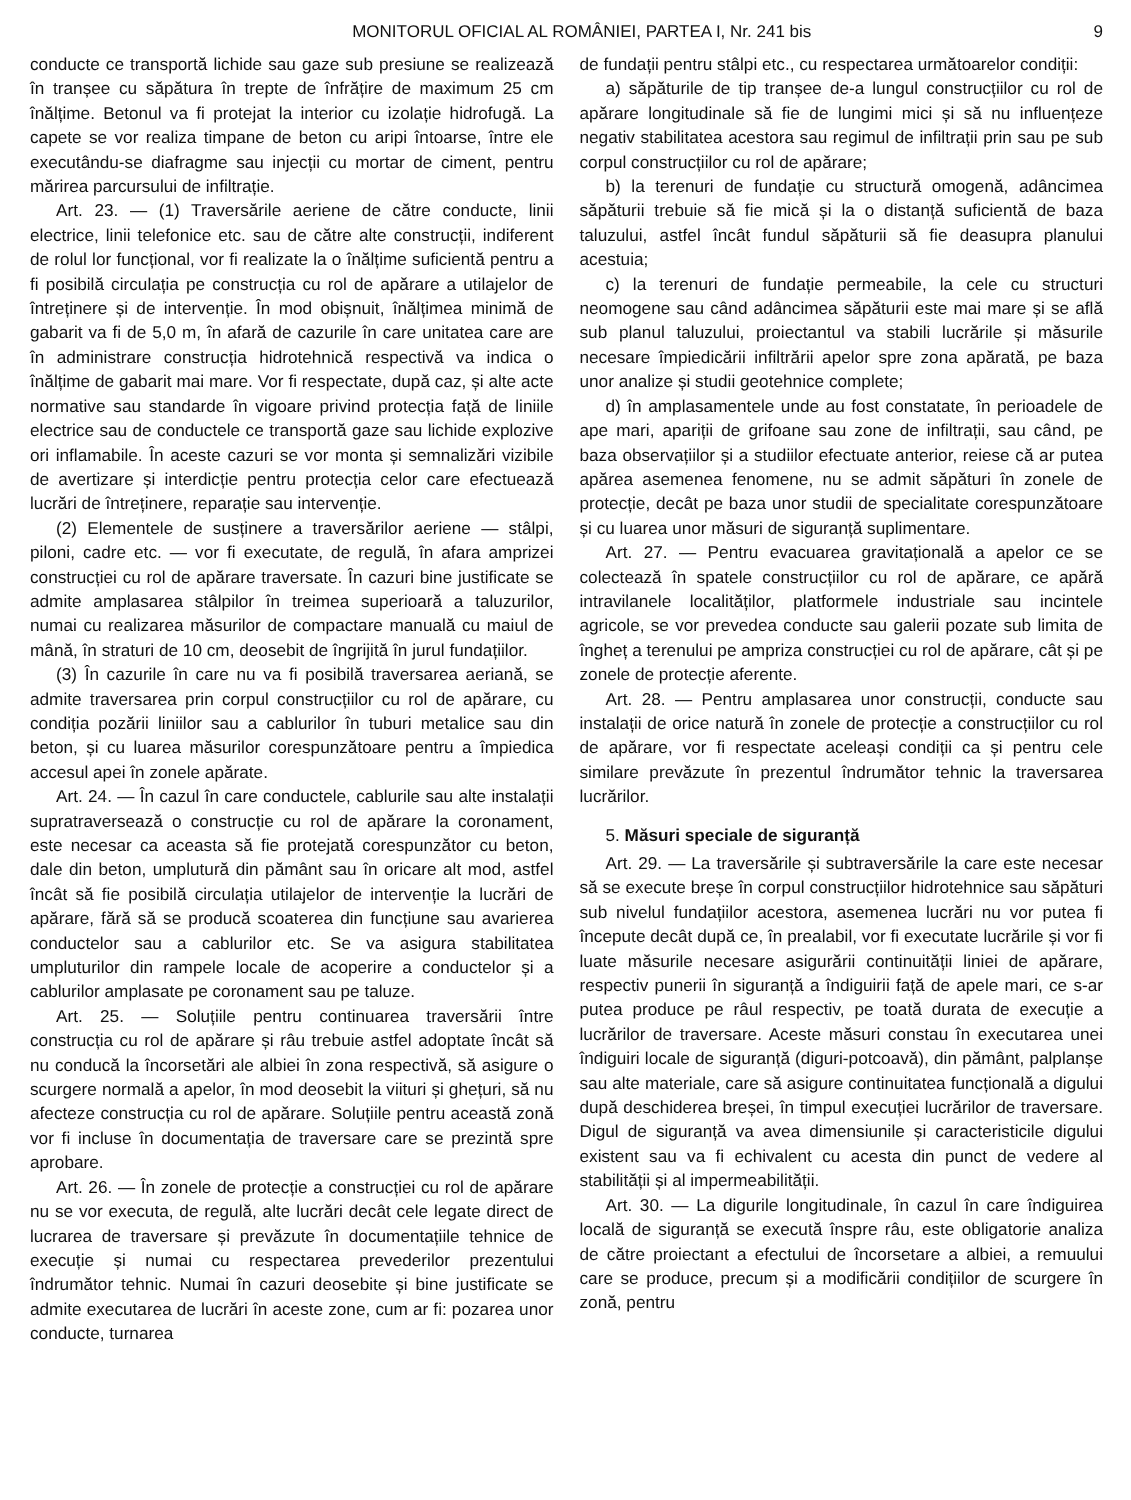MONITORUL OFICIAL AL ROMÂNIEI, PARTEA I, Nr. 241 bis 9
conducte ce transportă lichide sau gaze sub presiune se realizează în tranșee cu săpătura în trepte de înfrățire de maximum 25 cm înălțime. Betonul va fi protejat la interior cu izolație hidrofugă. La capete se vor realiza timpane de beton cu aripi întoarse, între ele executându-se diafragme sau injecții cu mortar de ciment, pentru mărirea parcursului de infiltrație.
Art. 23. — (1) Traversările aeriene de către conducte, linii electrice, linii telefonice etc. sau de către alte construcții, indiferent de rolul lor funcțional, vor fi realizate la o înălțime suficientă pentru a fi posibilă circulația pe construcția cu rol de apărare a utilajelor de întreținere și de intervenție. În mod obișnuit, înălțimea minimă de gabarit va fi de 5,0 m, în afară de cazurile în care unitatea care are în administrare construcția hidrotehnică respectivă va indica o înălțime de gabarit mai mare. Vor fi respectate, după caz, și alte acte normative sau standarde în vigoare privind protecția față de liniile electrice sau de conductele ce transportă gaze sau lichide explozive ori inflamabile. În aceste cazuri se vor monta și semnalizări vizibile de avertizare și interdicție pentru protecția celor care efectuează lucrări de întreținere, reparație sau intervenție.
(2) Elementele de susținere a traversărilor aeriene — stâlpi, piloni, cadre etc. — vor fi executate, de regulă, în afara amprizei construcției cu rol de apărare traversate. În cazuri bine justificate se admite amplasarea stâlpilor în treimea superioară a taluzurilor, numai cu realizarea măsurilor de compactare manuală cu maiul de mână, în straturi de 10 cm, deosebit de îngrijită în jurul fundațiilor.
(3) În cazurile în care nu va fi posibilă traversarea aeriană, se admite traversarea prin corpul construcțiilor cu rol de apărare, cu condiția pozării liniilor sau a cablurilor în tuburi metalice sau din beton, și cu luarea măsurilor corespunzătoare pentru a împiedica accesul apei în zonele apărate.
Art. 24. — În cazul în care conductele, cablurile sau alte instalații supratraversează o construcție cu rol de apărare la coronament, este necesar ca aceasta să fie protejată corespunzător cu beton, dale din beton, umplutură din pământ sau în oricare alt mod, astfel încât să fie posibilă circulația utilajelor de intervenție la lucrări de apărare, fără să se producă scoaterea din funcțiune sau avarierea conductelor sau a cablurilor etc. Se va asigura stabilitatea umpluturilor din rampele locale de acoperire a conductelor și a cablurilor amplasate pe coronament sau pe taluze.
Art. 25. — Soluțiile pentru continuarea traversării între construcția cu rol de apărare și râu trebuie astfel adoptate încât să nu conducă la încorsetări ale albiei în zona respectivă, să asigure o scurgere normală a apelor, în mod deosebit la viituri și ghețuri, să nu afecteze construcția cu rol de apărare. Soluțiile pentru această zonă vor fi incluse în documentația de traversare care se prezintă spre aprobare.
Art. 26. — În zonele de protecție a construcției cu rol de apărare nu se vor executa, de regulă, alte lucrări decât cele legate direct de lucrarea de traversare și prevăzute în documentațiile tehnice de execuție și numai cu respectarea prevederilor prezentului îndrumător tehnic. Numai în cazuri deosebite și bine justificate se admite executarea de lucrări în aceste zone, cum ar fi: pozarea unor conducte, turnarea
de fundații pentru stâlpi etc., cu respectarea următoarelor condiții:
a) săpăturile de tip tranșee de-a lungul construcțiilor cu rol de apărare longitudinale să fie de lungimi mici și să nu influențeze negativ stabilitatea acestora sau regimul de infiltrații prin sau pe sub corpul construcțiilor cu rol de apărare;
b) la terenuri de fundație cu structură omogenă, adâncimea săpăturii trebuie să fie mică și la o distanță suficientă de baza taluzului, astfel încât fundul săpăturii să fie deasupra planului acestuia;
c) la terenuri de fundație permeabile, la cele cu structuri neomogene sau când adâncimea săpăturii este mai mare și se află sub planul taluzului, proiectantul va stabili lucrările și măsurile necesare împiedicării infiltrării apelor spre zona apărată, pe baza unor analize și studii geotehnice complete;
d) în amplasamentele unde au fost constatate, în perioadele de ape mari, apariții de grifoane sau zone de infiltrații, sau când, pe baza observațiilor și a studiilor efectuate anterior, reiese că ar putea apărea asemenea fenomene, nu se admit săpături în zonele de protecție, decât pe baza unor studii de specialitate corespunzătoare și cu luarea unor măsuri de siguranță suplimentare.
Art. 27. — Pentru evacuarea gravitațională a apelor ce se colectează în spatele construcțiilor cu rol de apărare, ce apără intravilanele localităților, platformele industriale sau incintele agricole, se vor prevedea conducte sau galerii pozate sub limita de îngheț a terenului pe ampriza construcției cu rol de apărare, cât și pe zonele de protecție aferente.
Art. 28. — Pentru amplasarea unor construcții, conducte sau instalații de orice natură în zonele de protecție a construcțiilor cu rol de apărare, vor fi respectate aceleași condiții ca și pentru cele similare prevăzute în prezentul îndrumător tehnic la traversarea lucrărilor.
5. Măsuri speciale de siguranță
Art. 29. — La traversările și subtraversările la care este necesar să se execute breșe în corpul construcțiilor hidrotehnice sau săpături sub nivelul fundațiilor acestora, asemenea lucrări nu vor putea fi începute decât după ce, în prealabil, vor fi executate lucrările și vor fi luate măsurile necesare asigurării continuității liniei de apărare, respectiv punerii în siguranță a îndiguirii față de apele mari, ce s-ar putea produce pe râul respectiv, pe toată durata de execuție a lucrărilor de traversare. Aceste măsuri constau în executarea unei îndiguiri locale de siguranță (diguri-potcoavă), din pământ, palplanșe sau alte materiale, care să asigure continuitatea funcțională a digului după deschiderea breșei, în timpul execuției lucrărilor de traversare. Digul de siguranță va avea dimensiunile și caracteristicile digului existent sau va fi echivalent cu acesta din punct de vedere al stabilității și al impermeabilității.
Art. 30. — La digurile longitudinale, în cazul în care îndiguirea locală de siguranță se execută înspre râu, este obligatorie analiza de către proiectant a efectului de încorsetare a albiei, a remuului care se produce, precum și a modificării condițiilor de scurgere în zonă, pentru